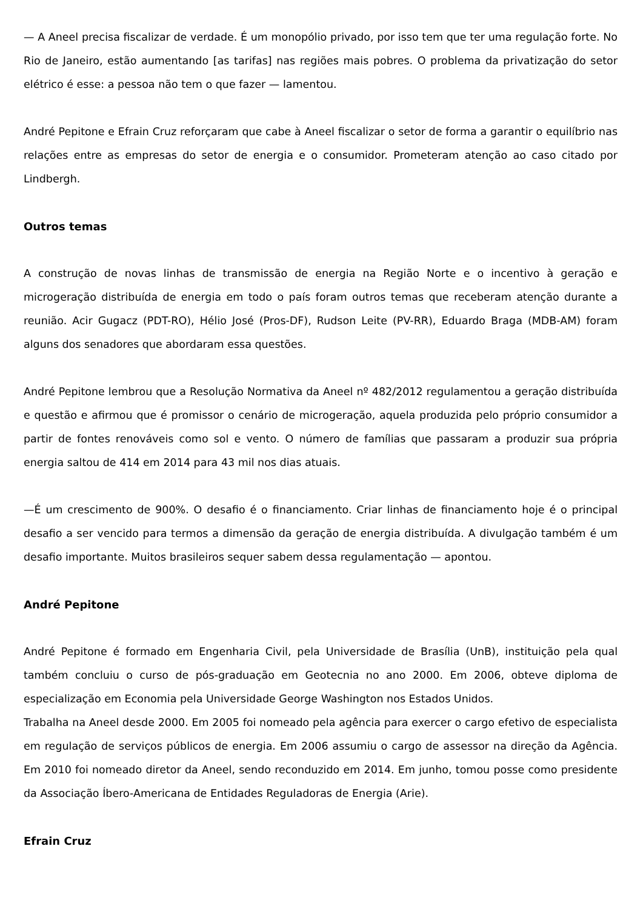— A Aneel precisa fiscalizar de verdade. É um monopólio privado, por isso tem que ter uma regulação forte. No Rio de Janeiro, estão aumentando [as tarifas] nas regiões mais pobres. O problema da privatização do setor elétrico é esse: a pessoa não tem o que fazer — lamentou.
André Pepitone e Efrain Cruz reforçaram que cabe à Aneel fiscalizar o setor de forma a garantir o equilíbrio nas relações entre as empresas do setor de energia e o consumidor. Prometeram atenção ao caso citado por Lindbergh.
Outros temas
A construção de novas linhas de transmissão de energia na Região Norte e o incentivo à geração e microgeração distribuída de energia em todo o país foram outros temas que receberam atenção durante a reunião. Acir Gugacz (PDT-RO), Hélio José (Pros-DF), Rudson Leite (PV-RR), Eduardo Braga (MDB-AM) foram alguns dos senadores que abordaram essa questões.
André Pepitone lembrou que a Resolução Normativa da Aneel nº 482/2012 regulamentou a geração distribuída e questão e afirmou que é promissor o cenário de microgeração, aquela produzida pelo próprio consumidor a partir de fontes renováveis como sol e vento. O número de famílias que passaram a produzir sua própria energia saltou de 414 em 2014 para 43 mil nos dias atuais.
—É um crescimento de 900%. O desafio é o financiamento. Criar linhas de financiamento hoje é o principal desafio a ser vencido para termos a dimensão da geração de energia distribuída. A divulgação também é um desafio importante. Muitos brasileiros sequer sabem dessa regulamentação — apontou.
André Pepitone
André Pepitone é formado em Engenharia Civil, pela Universidade de Brasília (UnB), instituição pela qual também concluiu o curso de pós-graduação em Geotecnia no ano 2000. Em 2006, obteve diploma de especialização em Economia pela Universidade George Washington nos Estados Unidos.
Trabalha na Aneel desde 2000. Em 2005 foi nomeado pela agência para exercer o cargo efetivo de especialista em regulação de serviços públicos de energia. Em 2006 assumiu o cargo de assessor na direção da Agência. Em 2010 foi nomeado diretor da Aneel, sendo reconduzido em 2014. Em junho, tomou posse como presidente da Associação Íbero-Americana de Entidades Reguladoras de Energia (Arie).
Efrain Cruz